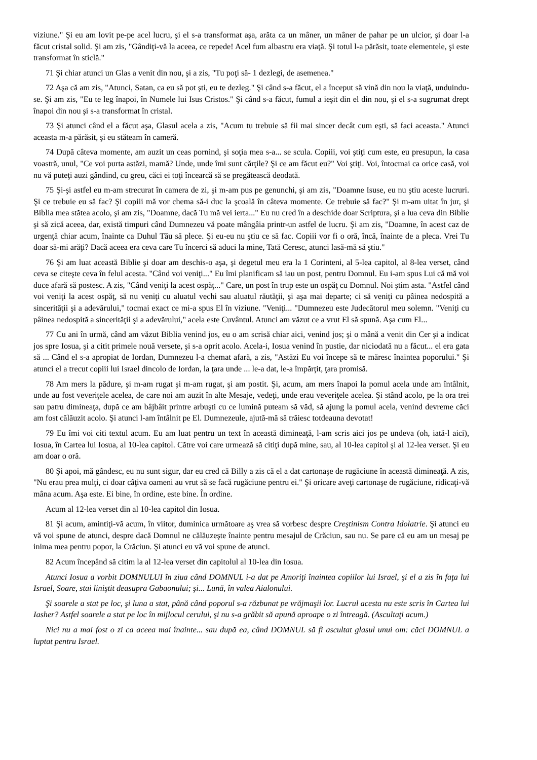viziune." Şi eu am lovit pe-pe acel lucru, şi el s-a transformat aşa, arăta ca un mâner, un mâner de pahar pe un ulcior, şi doar l-a făcut cristal solid. Şi am zis, "Gândiţi-vă la aceea, ce repede! Acel fum albastru era viaţă. Şi totul l-a părăsit, toate elementele, şi este transformat în sticlă."
71 Şi chiar atunci un Glas a venit din nou, şi a zis, "Tu poţi să- 1 dezlegi, de asemenea."
72 Aşa că am zis, "Atunci, Satan, ca eu să pot şti, eu te dezleg." Şi când s-a făcut, el a început să vină din nou la viaţă, unduindu-se. Şi am zis, "Eu te leg înapoi, în Numele lui Isus Cristos." Şi când s-a făcut, fumul a ieşit din el din nou, şi el s-a sugrumat drept înapoi din nou şi s-a transformat în cristal.
73 Şi atunci când el a făcut aşa, Glasul acela a zis, "Acum tu trebuie să fii mai sincer decât cum eşti, să faci aceasta." Atunci aceasta m-a părăsit, şi eu stăteam în cameră.
74 După câteva momente, am auzit un ceas pornind, şi soţia mea s-a... se scula. Copiii, voi ştiţi cum este, eu presupun, la casa voastră, unul, "Ce voi purta astăzi, mamă? Unde, unde îmi sunt cărţile? Şi ce am făcut eu?" Voi ştiţi. Voi, întocmai ca orice casă, voi nu vă puteţi auzi gândind, cu greu, căci ei toţi încearcă să se pregătească deodată.
75 Şi-şi astfel eu m-am strecurat în camera de zi, şi m-am pus pe genunchi, şi am zis, "Doamne Isuse, eu nu ştiu aceste lucruri. Şi ce trebuie eu să fac? Şi copiii mă vor chema să-i duc la şcoală în câteva momente. Ce trebuie să fac?" Şi m-am uitat în jur, şi Biblia mea stătea acolo, şi am zis, "Doamne, dacă Tu mă vei ierta..." Eu nu cred în a deschide doar Scriptura, şi a lua ceva din Biblie şi să zică aceea, dar, există timpuri când Dumnezeu vă poate mângâia printr-un astfel de lucru. Şi am zis, "Doamne, în acest caz de urgenţă chiar acum, înainte ca Duhul Tău să plece. Şi eu-eu nu ştiu ce să fac. Copiii vor fi o oră, încă, înainte de a pleca. Vrei Tu doar să-mi arăţi? Dacă aceea era ceva care Tu încerci să aduci la mine, Tată Ceresc, atunci lasă-mă să ştiu."
76 Şi am luat această Biblie şi doar am deschis-o aşa, şi degetul meu era la 1 Corinteni, al 5-lea capitol, al 8-lea verset, când ceva se citeşte ceva în felul acesta. "Când voi veniţi..." Eu îmi planificam să iau un post, pentru Domnul. Eu i-am spus Lui că mă voi duce afară să postesc. A zis, "Când veniţi la acest ospăţ..." Care, un post în trup este un ospăţ cu Domnul. Noi ştim asta. "Astfel când voi veniţi la acest ospăţ, să nu veniţi cu aluatul vechi sau aluatul răutăţii, şi aşa mai departe; ci să veniţi cu pâinea nedospită a sincerităţii şi a adevărului," tocmai exact ce mi-a spus El în viziune. "Veniţi... "Dumnezeu este Judecătorul meu solemn. "Veniţi cu pâinea nedospită a sincerităţii şi a adevărului," acela este Cuvântul. Atunci am văzut ce a vrut El să spună. Aşa cum El...
77 Cu ani în urmă, când am văzut Biblia venind jos, eu o am scrisă chiar aici, venind jos; şi o mână a venit din Cer şi a indicat jos spre Iosua, şi a citit primele nouă versete, şi s-a oprit acolo. Acela-i, Iosua venind în pustie, dar niciodată nu a făcut... el era gata să ... Când el s-a apropiat de Iordan, Dumnezeu l-a chemat afară, a zis, "Astăzi Eu voi începe să te măresc înaintea poporului." Şi atunci el a trecut copiii lui Israel dincolo de Iordan, la ţara unde ... le-a dat, le-a împărţit, ţara promisă.
78 Am mers la pădure, şi m-am rugat şi m-am rugat, şi am postit. Şi, acum, am mers înapoi la pomul acela unde am întâlnit, unde au fost veveriţele acelea, de care noi am auzit în alte Mesaje, vedeţi, unde erau veveriţele acelea. Şi stând acolo, pe la ora trei sau patru dimineaţa, după ce am bâjbâit printre arbuşti cu ce lumină puteam să văd, să ajung la pomul acela, venind devreme căci am fost călăuzit acolo. Şi atunci l-am întâlnit pe El. Dumnezeule, ajută-mă să trăiesc totdeauna devotat!
79 Eu îmi voi citi textul acum. Eu am luat pentru un text în această dimineaţă, l-am scris aici jos pe undeva (oh, iată-l aici), Iosua, în Cartea lui Iosua, al 10-lea capitol. Către voi care urmează să citiţi după mine, sau, al 10-lea capitol şi al 12-lea verset. Şi eu am doar o oră.
80 Şi apoi, mă gândesc, eu nu sunt sigur, dar eu cred că Billy a zis că el a dat cartonaşe de rugăciune în această dimineaţă. A zis, "Nu erau prea mulţi, ci doar câţiva oameni au vrut să se facă rugăciune pentru ei." Şi oricare aveţi cartonaşe de rugăciune, ridicaţi-vă mâna acum. Aşa este. Ei bine, în ordine, este bine. În ordine.
Acum al 12-lea verset din al 10-lea capitol din Iosua.
81 Şi acum, amintiţi-vă acum, în viitor, duminica următoare aş vrea să vorbesc despre Creştinism Contra Idolatrie. Şi atunci eu vă voi spune de atunci, despre dacă Domnul ne călăuzeşte înainte pentru mesajul de Crăciun, sau nu. Se pare că eu am un mesaj pe inima mea pentru popor, la Crăciun. Şi atunci eu vă voi spune de atunci.
82 Acum începând să citim la al 12-lea verset din capitolul al 10-lea din Iosua.
Atunci Iosua a vorbit DOMNULUI în ziua când DOMNUL i-a dat pe Amoriţi înaintea copiilor lui Israel, şi el a zis în faţa lui Israel, Soare, stai liniştit deasupra Gabaonului; şi... Lună, în valea Aialonului.
Şi soarele a stat pe loc, şi luna a stat, până când poporul s-a răzbunat pe vrăjmaşii lor. Lucrul acesta nu este scris în Cartea lui Iasher? Astfel soarele a stat pe loc în mijlocul cerului, şi nu s-a grăbit să apună aproape o zi întreagă. (Ascultaţi acum.)
Nici nu a mai fost o zi ca aceea mai înainte... sau după ea, când DOMNUL să fi ascultat glasul unui om: căci DOMNUL a luptat pentru Israel.